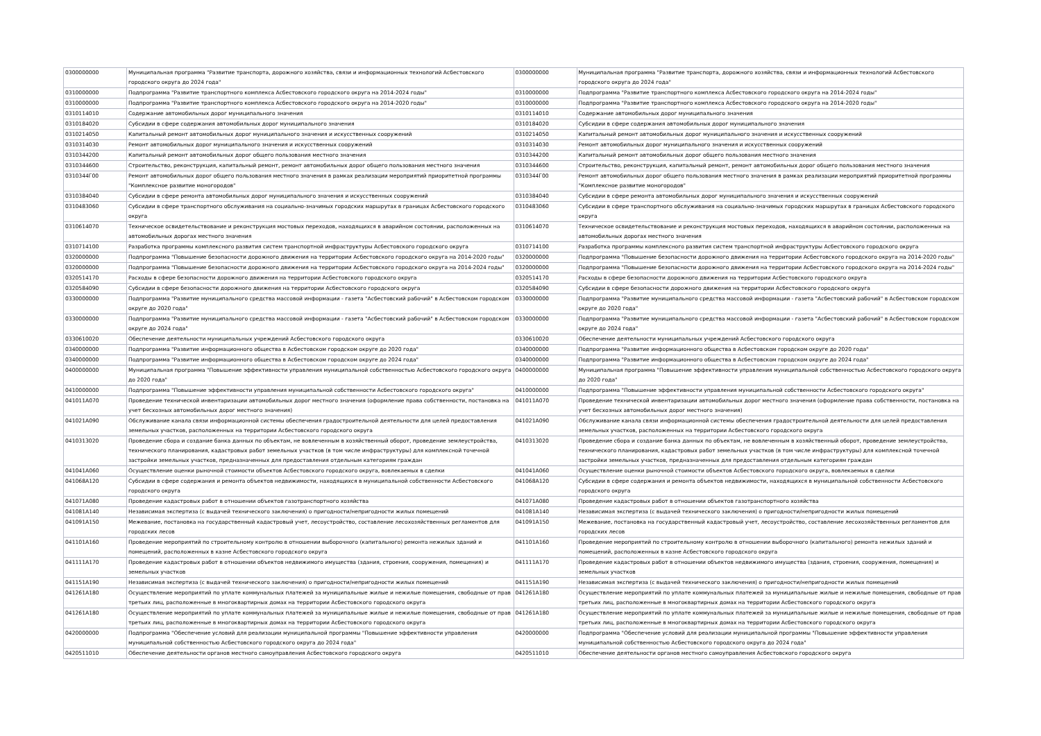| 0300000000 | Муниципальная программа "Развитие транспорта, дорожного хозяйства, связи и информационных технологий Асбестовского городского округа до 2024 года" | 0300000000 | Муниципальная программа "Развитие транспорта, дорожного хозяйства, связи и информационных технологий Асбестовского городского округа до 2024 года" |
| 0310000000 | Подпрограмма "Развитие транспортного комплекса Асбестовского городского округа на 2014-2024 годы" | 0310000000 | Подпрограмма "Развитие транспортного комплекса Асбестовского городского округа на 2014-2024 годы" |
| 0310000000 | Подпрограмма "Развитие транспортного комплекса Асбестовского городского округа на 2014-2020 годы" | 0310000000 | Подпрограмма "Развитие транспортного комплекса Асбестовского городского округа на 2014-2020 годы" |
| 0310114010 | Содержание автомобильных дорог муниципального значения | 0310114010 | Содержание автомобильных дорог муниципального значения |
| 0310184020 | Субсидии в сфере содержания автомобильных дорог муниципального значения | 0310184020 | Субсидии в сфере содержания автомобильных дорог муниципального значения |
| 0310214050 | Капитальный ремонт автомобильных дорог муниципального значения и искусственных сооружений | 0310214050 | Капитальный ремонт автомобильных дорог муниципального значения и искусственных сооружений |
| 0310314030 | Ремонт автомобильных дорог муниципального значения и искусственных сооружений | 0310314030 | Ремонт автомобильных дорог муниципального значения и искусственных сооружений |
| 0310344200 | Капитальный ремонт автомобильных дорог общего пользования местного значения | 0310344200 | Капитальный ремонт автомобильных дорог общего пользования местного значения |
| 0310344600 | Строительство, реконструкция, капитальный ремонт, ремонт автомобильных дорог общего пользования местного значения | 0310344600 | Строительство, реконструкция, капитальный ремонт, ремонт автомобильных дорог общего пользования местного значения |
| 0310344Г00 | Ремонт автомобильных дорог общего пользования местного значения в рамках реализации мероприятий приоритетной программы "Комплексное развитие моногородов" | 0310344Г00 | Ремонт автомобильных дорог общего пользования местного значения в рамках реализации мероприятий приоритетной программы "Комплексное развитие моногородов" |
| 0310384040 | Субсидии в сфере ремонта автомобильных дорог муниципального значения и искусственных сооружений | 0310384040 | Субсидии в сфере ремонта автомобильных дорог муниципального значения и искусственных сооружений |
| 0310483060 | Субсидии в сфере транспортного обслуживания на социально-значимых городских маршрутах в границах Асбестовского городского округа | 0310483060 | Субсидии в сфере транспортного обслуживания на социально-значимых городских маршрутах в границах Асбестовского городского округа |
| 0310614070 | Техническое освидетельствование и реконструкция мостовых переходов, находящихся в аварийном состоянии, расположенных на автомобильных дорогах местного значения | 0310614070 | Техническое освидетельствование и реконструкция мостовых переходов, находящихся в аварийном состоянии, расположенных на автомобильных дорогах местного значения |
| 0310714100 | Разработка программы комплексного развития систем транспортной инфраструктуры Асбестовского городского округа | 0310714100 | Разработка программы комплексного развития систем транспортной инфраструктуры Асбестовского городского округа |
| 0320000000 | Подпрограмма "Повышение безопасности дорожного движения на территории Асбестовского городского округа на 2014-2020 годы" | 0320000000 | Подпрограмма "Повышение безопасности дорожного движения на территории Асбестовского городского округа на 2014-2020 годы" |
| 0320000000 | Подпрограмма "Повышение безопасности дорожного движения на территории Асбестовского городского округа на 2014-2024 годы" | 0320000000 | Подпрограмма "Повышение безопасности дорожного движения на территории Асбестовского городского округа на 2014-2024 годы" |
| 0320514170 | Расходы в сфере безопасности дорожного движения на территории Асбестовского городского округа | 0320514170 | Расходы в сфере безопасности дорожного движения на территории Асбестовского городского округа |
| 0320584090 | Субсидии в сфере безопасности дорожного движения на территории Асбестовского городского округа | 0320584090 | Субсидии в сфере безопасности дорожного движения на территории Асбестовского городского округа |
| 0330000000 | Подпрограмма "Развитие муниципального средства массовой информации - газета "Асбестовский рабочий" в Асбестовском городском округе до 2020 года" | 0330000000 | Подпрограмма "Развитие муниципального средства массовой информации - газета "Асбестовский рабочий" в Асбестовском городском округе до 2020 года" |
| 0330000000 | Подпрограмма "Развитие муниципального средства массовой информации - газета "Асбестовский рабочий" в Асбестовском городском округе до 2024 года" | 0330000000 | Подпрограмма "Развитие муниципального средства массовой информации - газета "Асбестовский рабочий" в Асбестовском городском округе до 2024 года" |
| 0330610020 | Обеспечение деятельности муниципальных учреждений Асбестовского городского округа | 0330610020 | Обеспечение деятельности муниципальных учреждений Асбестовского городского округа |
| 0340000000 | Подпрограмма "Развитие информационного общества в Асбестовском городском округе до 2020 года" | 0340000000 | Подпрограмма "Развитие информационного общества в Асбестовском городском округе до 2020 года" |
| 0340000000 | Подпрограмма "Развитие информационного общества в Асбестовском городском округе до 2024 года" | 0340000000 | Подпрограмма "Развитие информационного общества в Асбестовском городском округе до 2024 года" |
| 0400000000 | Муниципальная программа "Повышение эффективности управления муниципальной собственностью Асбестовского городского округа до 2020 года" | 0400000000 | Муниципальная программа "Повышение эффективности управления муниципальной собственностью Асбестовского городского округа до 2020 года" |
| 0410000000 | Подпрограмма "Повышение эффективности управления муниципальной собственности Асбестовского городского округа" | 0410000000 | Подпрограмма "Повышение эффективности управления муниципальной собственности Асбестовского городского округа" |
| 041011А070 | Проведение технической инвентаризации автомобильных дорог местного значения (оформление права собственности, постановка на учет бесхозных автомобильных дорог местного значения) | 041011А070 | Проведение технической инвентаризации автомобильных дорог местного значения (оформление права собственности, постановка на учет бесхозных автомобильных дорог местного значения) |
| 041021А090 | Обслуживание канала связи информационной системы обеспечения градостроительной деятельности для целей предоставления земельных участков, расположенных на территории Асбестовского городского округа | 041021А090 | Обслуживание канала связи информационной системы обеспечения градостроительной деятельности для целей предоставления земельных участков, расположенных на территории Асбестовского городского округа |
| 0410313020 | Проведение сбора и создание банка данных по объектам, не вовлеченным в хозяйственный оборот, проведение землеустройства, технического планирования, кадастровых работ земельных участков (в том числе инфраструктуры) для комплексной точечной застройки земельных участков, предназначенных для предоставления отдельным категориям граждан | 0410313020 | Проведение сбора и создание банка данных по объектам, не вовлеченным в хозяйственный оборот, проведение землеустройства, технического планирования, кадастровых работ земельных участков (в том числе инфраструктуры) для комплексной точечной застройки земельных участков, предназначенных для предоставления отдельным категориям граждан |
| 041041А060 | Осуществление оценки рыночной стоимости объектов Асбестовского городского округа, вовлекаемых в сделки | 041041А060 | Осуществление оценки рыночной стоимости объектов Асбестовского городского округа, вовлекаемых в сделки |
| 041068А120 | Субсидии в сфере содержания и ремонта объектов недвижимости, находящихся в муниципальной собственности Асбестовского городского округа | 041068А120 | Субсидии в сфере содержания и ремонта объектов недвижимости, находящихся в муниципальной собственности Асбестовского городского округа |
| 041071А080 | Проведение кадастровых работ в отношении объектов газотранспортного хозяйства | 041071А080 | Проведение кадастровых работ в отношении объектов газотранспортного хозяйства |
| 041081А140 | Независимая экспертиза (с выдачей технического заключения) о пригодности/непригодности жилых помещений | 041081А140 | Независимая экспертиза (с выдачей технического заключения) о пригодности/непригодности жилых помещений |
| 041091А150 | Межевание, постановка на государственный кадастровый учет, лесоустройство, составление лесохозяйственных регламентов для городских лесов | 041091А150 | Межевание, постановка на государственный кадастровый учет, лесоустройство, составление лесохозяйственных регламентов для городских лесов |
| 041101А160 | Проведение мероприятий по строительному контролю в отношении выборочного (капитального) ремонта нежилых зданий и помещений, расположенных в казне Асбестовского городского округа | 041101А160 | Проведение мероприятий по строительному контролю в отношении выборочного (капитального) ремонта нежилых зданий и помещений, расположенных в казне Асбестовского городского округа |
| 041111А170 | Проведение кадастровых работ в отношении объектов недвижимого имущества (здания, строения, сооружения, помещения) и земельных участков | 041111А170 | Проведение кадастровых работ в отношении объектов недвижимого имущества (здания, строения, сооружения, помещения) и земельных участков |
| 041151А190 | Независимая экспертиза (с выдачей технического заключения) о пригодности/непригодности жилых помещений | 041151А190 | Независимая экспертиза (с выдачей технического заключения) о пригодности/непригодности жилых помещений |
| 041261А180 | Осуществление мероприятий по уплате коммунальных платежей за муниципальные жилые и нежилые помещения, свободные от прав третьих лиц, расположенные в многоквартирных домах на территории Асбестовского городского округа | 041261А180 | Осуществление мероприятий по уплате коммунальных платежей за муниципальные жилые и нежилые помещения, свободные от прав третьих лиц, расположенные в многоквартирных домах на территории Асбестовского городского округа |
| 041261А180 | Осуществление мероприятий по уплате коммунальных платежей за муниципальные жилые и нежилые помещения, свободные от прав третьих лиц, расположенные в многоквартирных домах на территории Асбестовского городского округа | 041261А180 | Осуществление мероприятий по уплате коммунальных платежей за муниципальные жилые и нежилые помещения, свободные от прав третьих лиц, расположенные в многоквартирных домах на территории Асбестовского городского округа |
| 0420000000 | Подпрограмма "Обеспечение условий для реализации муниципальной программы "Повышение эффективности управления муниципальной собственностью Асбестовского городского округа до 2024 года" | 0420000000 | Подпрограмма "Обеспечение условий для реализации муниципальной программы "Повышение эффективности управления муниципальной собственностью Асбестовского городского округа до 2024 года" |
| 0420511010 | Обеспечение деятельности органов местного самоуправления Асбестовского городского округа | 0420511010 | Обеспечение деятельности органов местного самоуправления Асбестовского городского округа |